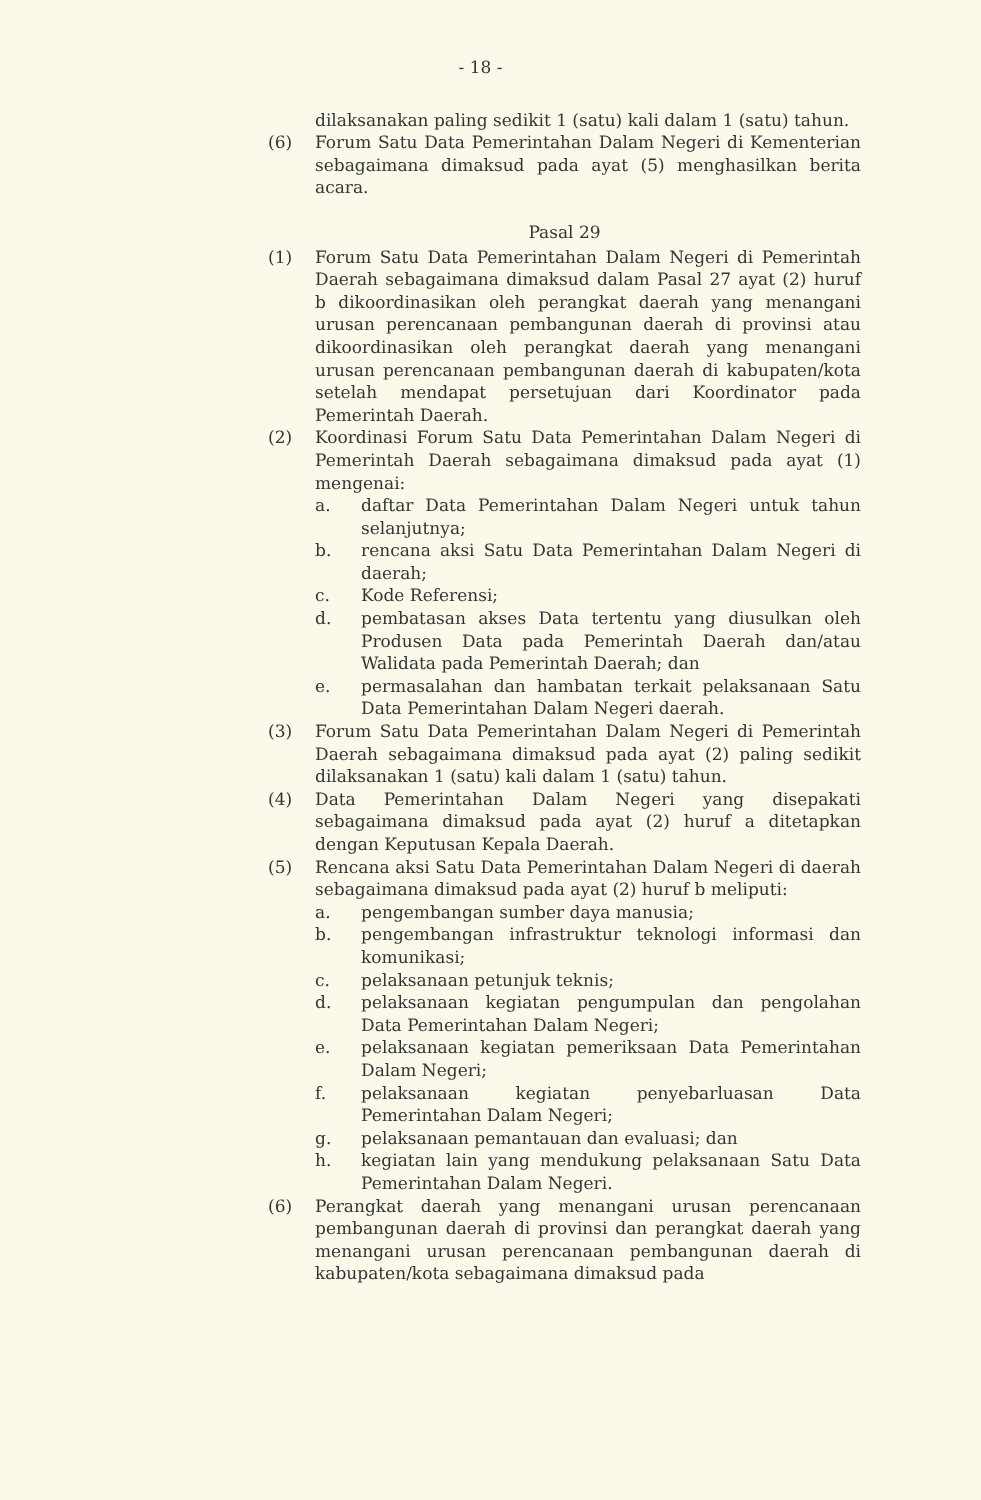- 18 -
dilaksanakan paling sedikit 1 (satu) kali dalam 1 (satu) tahun.
(6) Forum Satu Data Pemerintahan Dalam Negeri di Kementerian sebagaimana dimaksud pada ayat (5) menghasilkan berita acara.
Pasal 29
(1) Forum Satu Data Pemerintahan Dalam Negeri di Pemerintah Daerah sebagaimana dimaksud dalam Pasal 27 ayat (2) huruf b dikoordinasikan oleh perangkat daerah yang menangani urusan perencanaan pembangunan daerah di provinsi atau dikoordinasikan oleh perangkat daerah yang menangani urusan perencanaan pembangunan daerah di kabupaten/kota setelah mendapat persetujuan dari Koordinator pada Pemerintah Daerah.
(2) Koordinasi Forum Satu Data Pemerintahan Dalam Negeri di Pemerintah Daerah sebagaimana dimaksud pada ayat (1) mengenai:
a. daftar Data Pemerintahan Dalam Negeri untuk tahun selanjutnya;
b. rencana aksi Satu Data Pemerintahan Dalam Negeri di daerah;
c. Kode Referensi;
d. pembatasan akses Data tertentu yang diusulkan oleh Produsen Data pada Pemerintah Daerah dan/atau Walidata pada Pemerintah Daerah; dan
e. permasalahan dan hambatan terkait pelaksanaan Satu Data Pemerintahan Dalam Negeri daerah.
(3) Forum Satu Data Pemerintahan Dalam Negeri di Pemerintah Daerah sebagaimana dimaksud pada ayat (2) paling sedikit dilaksanakan 1 (satu) kali dalam 1 (satu) tahun.
(4) Data Pemerintahan Dalam Negeri yang disepakati sebagaimana dimaksud pada ayat (2) huruf a ditetapkan dengan Keputusan Kepala Daerah.
(5) Rencana aksi Satu Data Pemerintahan Dalam Negeri di daerah sebagaimana dimaksud pada ayat (2) huruf b meliputi:
a. pengembangan sumber daya manusia;
b. pengembangan infrastruktur teknologi informasi dan komunikasi;
c. pelaksanaan petunjuk teknis;
d. pelaksanaan kegiatan pengumpulan dan pengolahan Data Pemerintahan Dalam Negeri;
e. pelaksanaan kegiatan pemeriksaan Data Pemerintahan Dalam Negeri;
f. pelaksanaan kegiatan penyebarluasan Data Pemerintahan Dalam Negeri;
g. pelaksanaan pemantauan dan evaluasi; dan
h. kegiatan lain yang mendukung pelaksanaan Satu Data Pemerintahan Dalam Negeri.
(6) Perangkat daerah yang menangani urusan perencanaan pembangunan daerah di provinsi dan perangkat daerah yang menangani urusan perencanaan pembangunan daerah di kabupaten/kota sebagaimana dimaksud pada